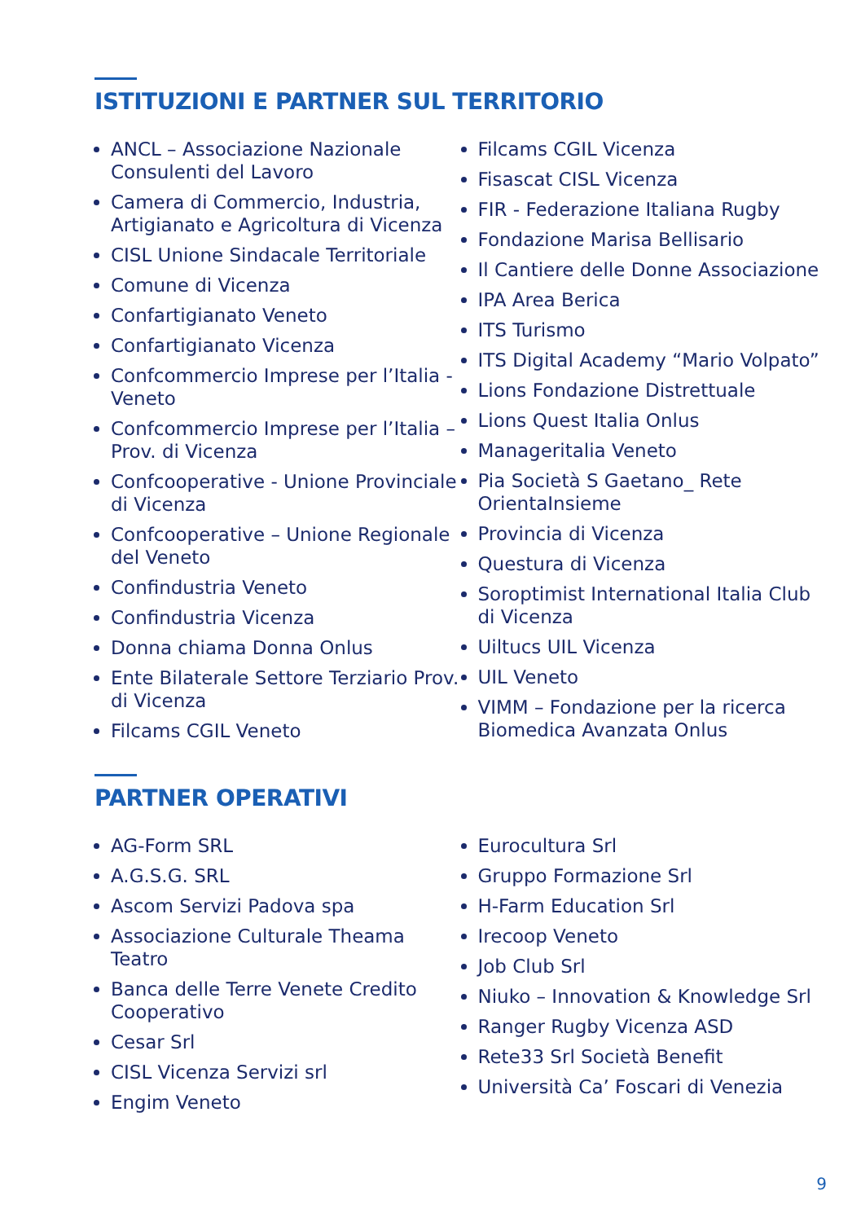ISTITUZIONI E PARTNER SUL TERRITORIO
ANCL – Associazione Nazionale Consulenti del Lavoro
Camera di Commercio, Industria, Artigianato e Agricoltura di Vicenza
CISL Unione Sindacale Territoriale
Comune di Vicenza
Confartigianato Veneto
Confartigianato Vicenza
Confcommercio Imprese per l’Italia - Veneto
Confcommercio Imprese per l’Italia – Prov. di Vicenza
Confcooperative - Unione Provinciale di Vicenza
Confcooperative – Unione Regionale del Veneto
Confindustria Veneto
Confindustria Vicenza
Donna chiama Donna Onlus
Ente Bilaterale Settore Terziario Prov. di Vicenza
Filcams CGIL Veneto
Filcams CGIL Vicenza
Fisascat CISL Vicenza
FIR - Federazione Italiana Rugby
Fondazione Marisa Bellisario
Il Cantiere delle Donne Associazione
IPA Area Berica
ITS Turismo
ITS Digital Academy “Mario Volpato”
Lions Fondazione Distrettuale
Lions Quest Italia Onlus
Manageritalia Veneto
Pia Società S Gaetano_ Rete OrientaInsieme
Provincia di Vicenza
Questura di Vicenza
Soroptimist International Italia Club di Vicenza
Uiltucs UIL Vicenza
UIL Veneto
VIMM – Fondazione per la ricerca Biomedica Avanzata Onlus
PARTNER OPERATIVI
AG-Form SRL
A.G.S.G. SRL
Ascom Servizi Padova spa
Associazione Culturale Theama Teatro
Banca delle Terre Venete Credito Cooperativo
Cesar Srl
CISL Vicenza Servizi srl
Engim Veneto
Eurocultura Srl
Gruppo Formazione Srl
H-Farm Education Srl
Irecoop Veneto
Job Club Srl
Niuko – Innovation & Knowledge Srl
Ranger Rugby Vicenza ASD
Rete33 Srl Società Benefit
Università Ca’ Foscari di Venezia
9